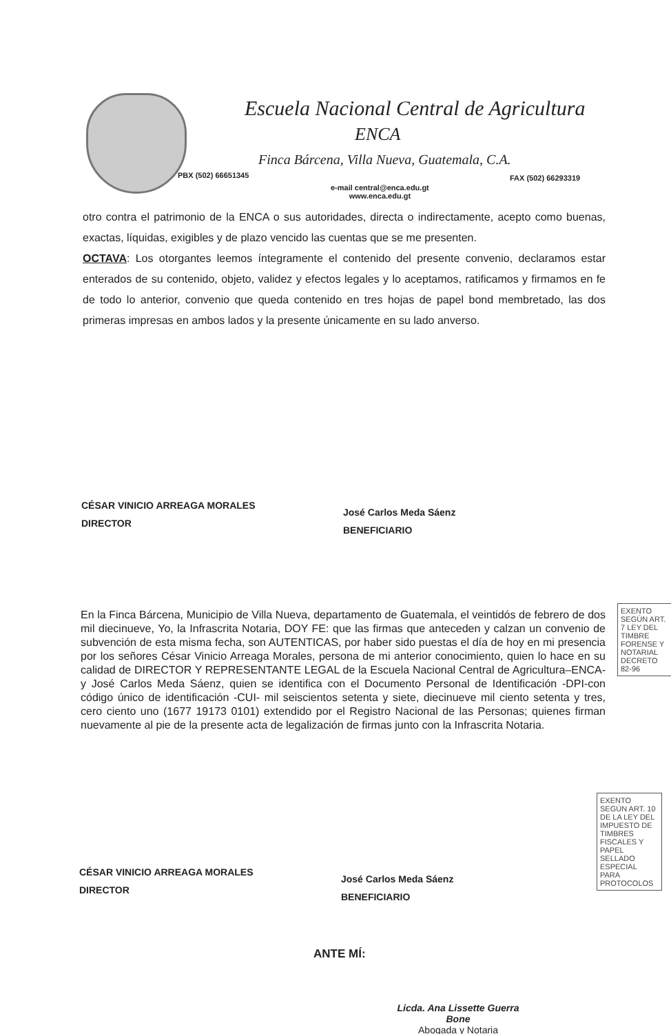Escuela Nacional Central de Agricultura
ENCA
Finca Bárcena, Villa Nueva, Guatemala, C.A.
PBX (502) 66651345 FAX (502) 66293319
e-mail central@enca.edu.gt
www.enca.edu.gt
otro contra el patrimonio de la ENCA o sus autoridades, directa o indirectamente, acepto como buenas, exactas, líquidas, exigibles y de plazo vencido las cuentas que se me presenten.
OCTAVA: Los otorgantes leemos íntegramente el contenido del presente convenio, declaramos estar enterados de su contenido, objeto, validez y efectos legales y lo aceptamos, ratificamos y firmamos en fe de todo lo anterior, convenio que queda contenido en tres hojas de papel bond membretado, las dos primeras impresas en ambos lados y la presente únicamente en su lado anverso.
CÉSAR VINICIO ARREAGA MORALES
DIRECTOR
José Carlos Meda Sáenz
BENEFICIARIO
En la Finca Bárcena, Municipio de Villa Nueva, departamento de Guatemala, el veintidós de febrero de dos mil diecinueve, Yo, la Infrascrita Notaria, DOY FE: que las firmas que anteceden y calzan un convenio de subvención de esta misma fecha, son AUTENTICAS, por haber sido puestas el día de hoy en mi presencia por los señores César Vinicio Arreaga Morales, persona de mi anterior conocimiento, quien lo hace en su calidad de DIRECTOR Y REPRESENTANTE LEGAL de la Escuela Nacional Central de Agricultura–ENCA- y José Carlos Meda Sáenz, quien se identifica con el Documento Personal de Identificación -DPI-con código único de identificación -CUI- mil seiscientos setenta y siete, diecinueve mil ciento setenta y tres, cero ciento uno (1677 19173 0101) extendido por el Registro Nacional de las Personas; quienes firman nuevamente al pie de la presente acta de legalización de firmas junto con la Infrascrita Notaria.
CÉSAR VINICIO ARREAGA MORALES
DIRECTOR
José Carlos Meda Sáenz
BENEFICIARIO
ANTE MÍ:
Licda. Ana Lissette Guerra Bone
Abogada y Notaria
EXENTO SEGÚN ART. 7 LEY DEL TIMBRE FORENSE Y NOTARIAL DECRETO 82-96
EXENTO SEGÚN ART. 10 DE LA LEY DEL IMPUESTO DE TIMBRES FISCALES Y PAPEL SELLADO ESPECIAL PARA PROTOCOLOS